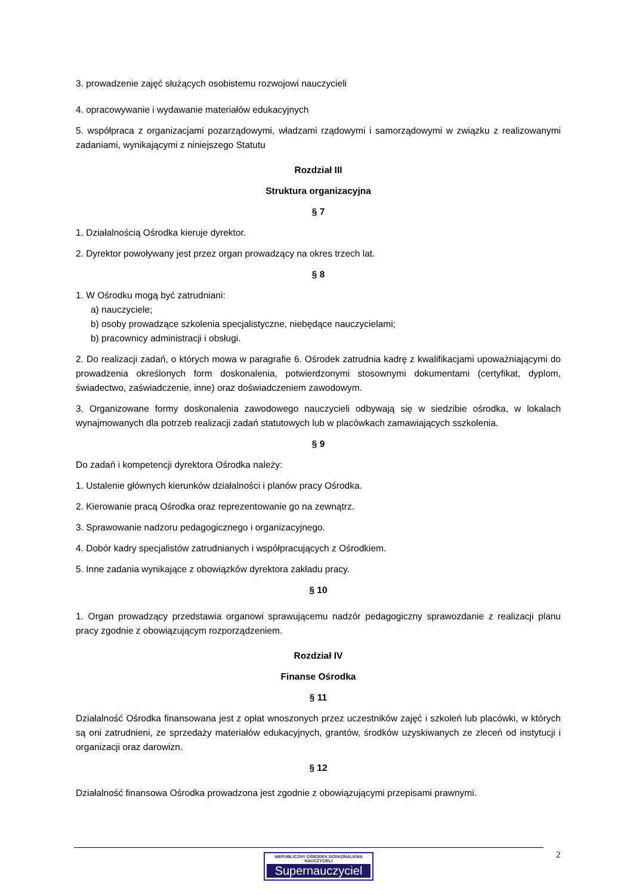3. prowadzenie zajęć służących osobistemu rozwojowi nauczycieli
4. opracowywanie i wydawanie materiałów edukacyjnych
5. współpraca z organizacjami pozarządowymi, władzami rządowymi i samorządowymi w związku z realizowanymi zadaniami, wynikającymi z niniejszego Statutu
Rozdział III
Struktura organizacyjna
§ 7
1. Działalnością Ośrodka kieruje dyrektor.
2. Dyrektor powoływany jest przez organ prowadzący na okres trzech lat.
§ 8
1. W Ośrodku mogą być zatrudniani:
a) nauczyciele;
b) osoby prowadzące szkolenia specjalistyczne, niebędące nauczycielami;
b) pracownicy administracji i obsługi.
2. Do realizacji zadań, o których mowa w paragrafie 6. Ośrodek zatrudnia kadrę z kwalifikacjami upoważniającymi do prowadzenia określonych form doskonalenia, potwierdzonymi stosownymi dokumentami (certyfikat, dyplom, świadectwo, zaświadczenie, inne) oraz doświadczeniem zawodowym.
3. Organizowane formy doskonalenia zawodowego nauczycieli odbywają się w siedzibie ośrodka, w lokalach wynajmowanych dla potrzeb realizacji zadań statutowych lub w placówkach zamawiających sszkolenia.
§ 9
Do zadań i kompetencji dyrektora Ośrodka należy:
1. Ustalenie głównych kierunków działalności i planów pracy Ośrodka.
2. Kierowanie pracą Ośrodka oraz reprezentowanie go na zewnątrz.
3. Sprawowanie nadzoru pedagogicznego i organizacyjnego.
4. Dobór kadry specjalistów zatrudnianych i współpracujących z Ośrodkiem.
5. Inne zadania wynikające z obowiązków dyrektora zakładu pracy.
§ 10
1. Organ prowadzący przedstawia organowi sprawującemu nadzór pedagogiczny sprawozdanie z realizacji planu pracy zgodnie z obowiązującym rozporządzeniem.
Rozdział IV
Finanse Ośrodka
§ 11
Działalność Ośrodka finansowana jest z opłat wnoszonych przez uczestników zajęć i szkoleń lub placówki, w których są oni zatrudnieni, ze sprzedaży materiałów edukacyjnych, grantów, środków uzyskiwanych ze zleceń od instytucji i organizacji oraz darowizn.
§ 12
Działalność finansowa Ośrodka prowadzona jest zgodnie z obowiązującymi przepisami prawnymi.
2
NIEPUBLICZNY OŚRODEK DOSKONALENIA NAUCZYCIELI
Supernauczyciel